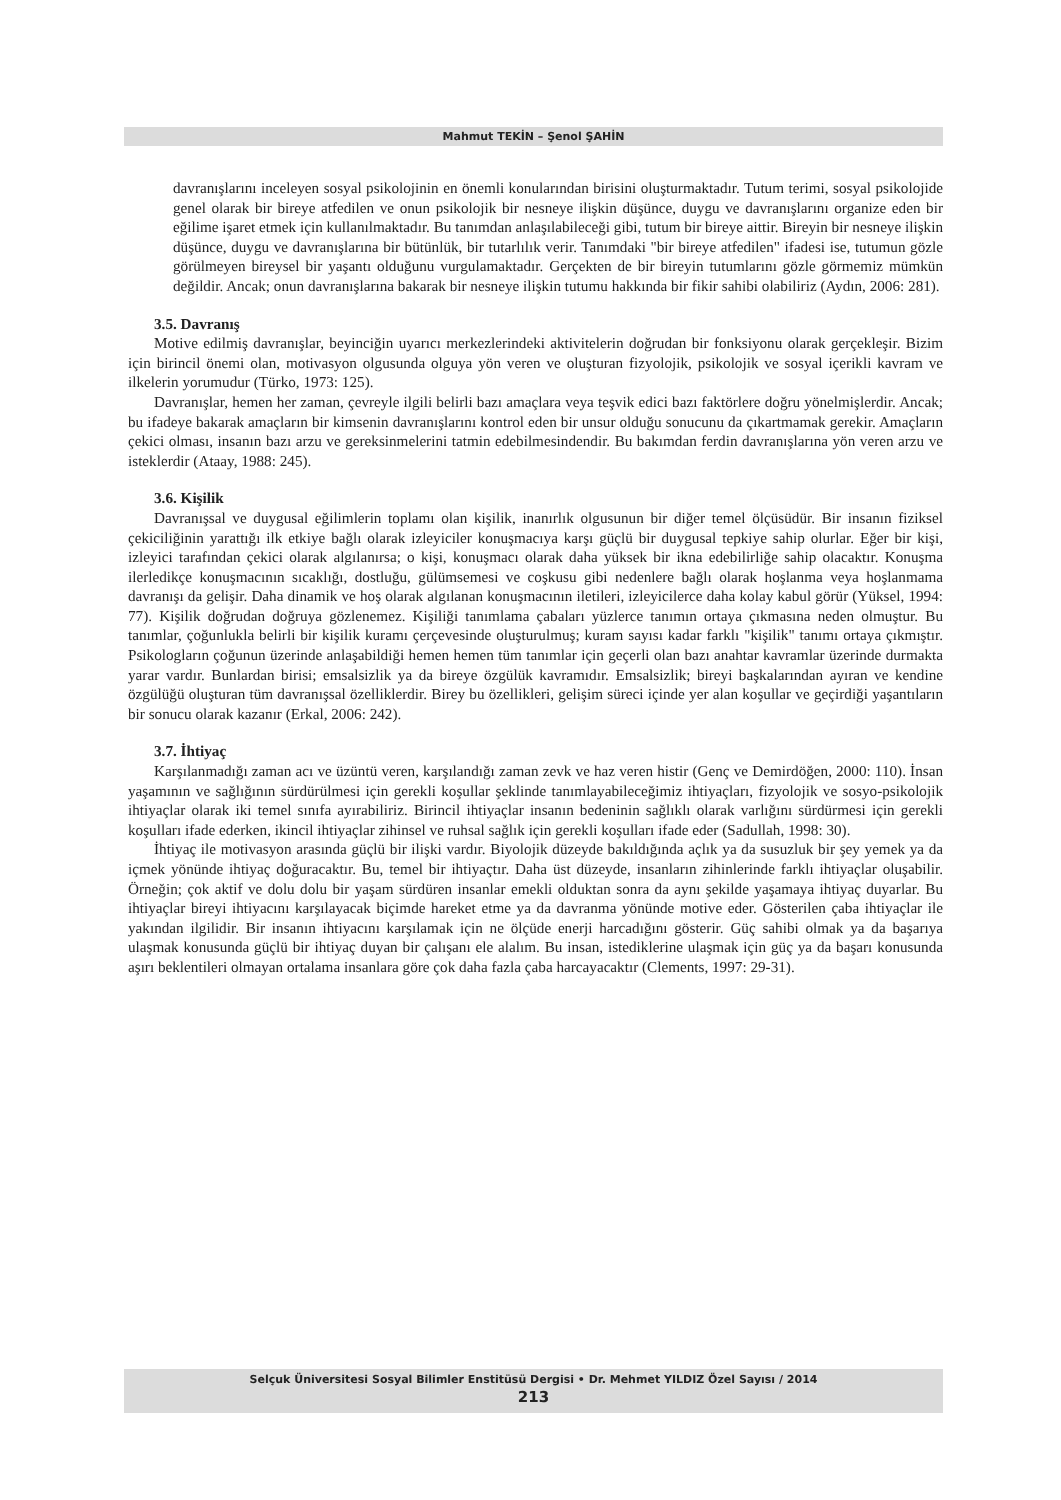Mahmut TEKİN – Şenol ŞAHİN
davranışlarını inceleyen sosyal psikolojinin en önemli konularından birisini oluşturmaktadır. Tutum terimi, sosyal psikolojide genel olarak bir bireye atfedilen ve onun psikolojik bir nesneye ilişkin düşünce, duygu ve davranışlarını organize eden bir eğilime işaret etmek için kullanılmaktadır. Bu tanımdan anlaşılabileceği gibi, tutum bir bireye aittir. Bireyin bir nesneye ilişkin düşünce, duygu ve davranışlarına bir bütünlük, bir tutarlılık verir. Tanımdaki "bir bireye atfedilen" ifadesi ise, tutumun gözle görülmeyen bireysel bir yaşantı olduğunu vurgulamaktadır. Gerçekten de bir bireyin tutumlarını gözle görmemiz mümkün değildir. Ancak; onun davranışlarına bakarak bir nesneye ilişkin tutumu hakkında bir fikir sahibi olabiliriz (Aydın, 2006: 281).
3.5. Davranış
Motive edilmiş davranışlar, beyinciğin uyarıcı merkezlerindeki aktivitelerin doğrudan bir fonksiyonu olarak gerçekleşir. Bizim için birincil önemi olan, motivasyon olgusunda olguya yön veren ve oluşturan fizyolojik, psikolojik ve sosyal içerikli kavram ve ilkelerin yorumudur (Türko, 1973: 125).
Davranışlar, hemen her zaman, çevreyle ilgili belirli bazı amaçlara veya teşvik edici bazı faktörlere doğru yönelmişlerdir. Ancak; bu ifadeye bakarak amaçların bir kimsenin davranışlarını kontrol eden bir unsur olduğu sonucunu da çıkartmamak gerekir. Amaçların çekici olması, insanın bazı arzu ve gereksinmelerini tatmin edebilmesindendir. Bu bakımdan ferdin davranışlarına yön veren arzu ve isteklerdir (Ataay, 1988: 245).
3.6. Kişilik
Davranışsal ve duygusal eğilimlerin toplamı olan kişilik, inanırlık olgusunun bir diğer temel ölçüsüdür. Bir insanın fiziksel çekiciliğinin yarattığı ilk etkiye bağlı olarak izleyiciler konuşmacıya karşı güçlü bir duygusal tepkiye sahip olurlar. Eğer bir kişi, izleyici tarafından çekici olarak algılanırsa; o kişi, konuşmacı olarak daha yüksek bir ikna edebilirliğe sahip olacaktır. Konuşma ilerledikçe konuşmacının sıcaklığı, dostluğu, gülümsemesi ve coşkusu gibi nedenlere bağlı olarak hoşlanma veya hoşlanmama davranışı da gelişir. Daha dinamik ve hoş olarak algılanan konuşmacının iletileri, izleyicilerce daha kolay kabul görür (Yüksel, 1994: 77). Kişilik doğrudan doğruya gözlenemez. Kişiliği tanımlama çabaları yüzlerce tanımın ortaya çıkmasına neden olmuştur. Bu tanımlar, çoğunlukla belirli bir kişilik kuramı çerçevesinde oluşturulmuş; kuram sayısı kadar farklı "kişilik" tanımı ortaya çıkmıştır. Psikologların çoğunun üzerinde anlaşabildiği hemen hemen tüm tanımlar için geçerli olan bazı anahtar kavramlar üzerinde durmakta yarar vardır. Bunlardan birisi; emsalsizlik ya da bireye özgülük kavramıdır. Emsalsizlik; bireyi başkalarından ayıran ve kendine özgülüğü oluşturan tüm davranışsal özelliklerdir. Birey bu özellikleri, gelişim süreci içinde yer alan koşullar ve geçirdiği yaşantıların bir sonucu olarak kazanır (Erkal, 2006: 242).
3.7. İhtiyaç
Karşılanmadığı zaman acı ve üzüntü veren, karşılandığı zaman zevk ve haz veren histir (Genç ve Demirdöğen, 2000: 110). İnsan yaşamının ve sağlığının sürdürülmesi için gerekli koşullar şeklinde tanımlayabileceğimiz ihtiyaçları, fizyolojik ve sosyo-psikolojik ihtiyaçlar olarak iki temel sınıfa ayırabiliriz. Birincil ihtiyaçlar insanın bedeninin sağlıklı olarak varlığını sürdürmesi için gerekli koşulları ifade ederken, ikincil ihtiyaçlar zihinsel ve ruhsal sağlık için gerekli koşulları ifade eder (Sadullah, 1998: 30).
İhtiyaç ile motivasyon arasında güçlü bir ilişki vardır. Biyolojik düzeyde bakıldığında açlık ya da susuzluk bir şey yemek ya da içmek yönünde ihtiyaç doğuracaktır. Bu, temel bir ihtiyaçtır. Daha üst düzeyde, insanların zihinlerinde farklı ihtiyaçlar oluşabilir. Örneğin; çok aktif ve dolu dolu bir yaşam sürdüren insanlar emekli olduktan sonra da aynı şekilde yaşamaya ihtiyaç duyarlar. Bu ihtiyaçlar bireyi ihtiyacını karşılayacak biçimde hareket etme ya da davranma yönünde motive eder. Gösterilen çaba ihtiyaçlar ile yakından ilgilidir. Bir insanın ihtiyacını karşılamak için ne ölçüde enerji harcadığını gösterir. Güç sahibi olmak ya da başarıya ulaşmak konusunda güçlü bir ihtiyaç duyan bir çalışanı ele alalım. Bu insan, istediklerine ulaşmak için güç ya da başarı konusunda aşırı beklentileri olmayan ortalama insanlara göre çok daha fazla çaba harcayacaktır (Clements, 1997: 29-31).
Selçuk Üniversitesi Sosyal Bilimler Enstitüsü Dergisi • Dr. Mehmet YILDIZ Özel Sayısı / 2014
213